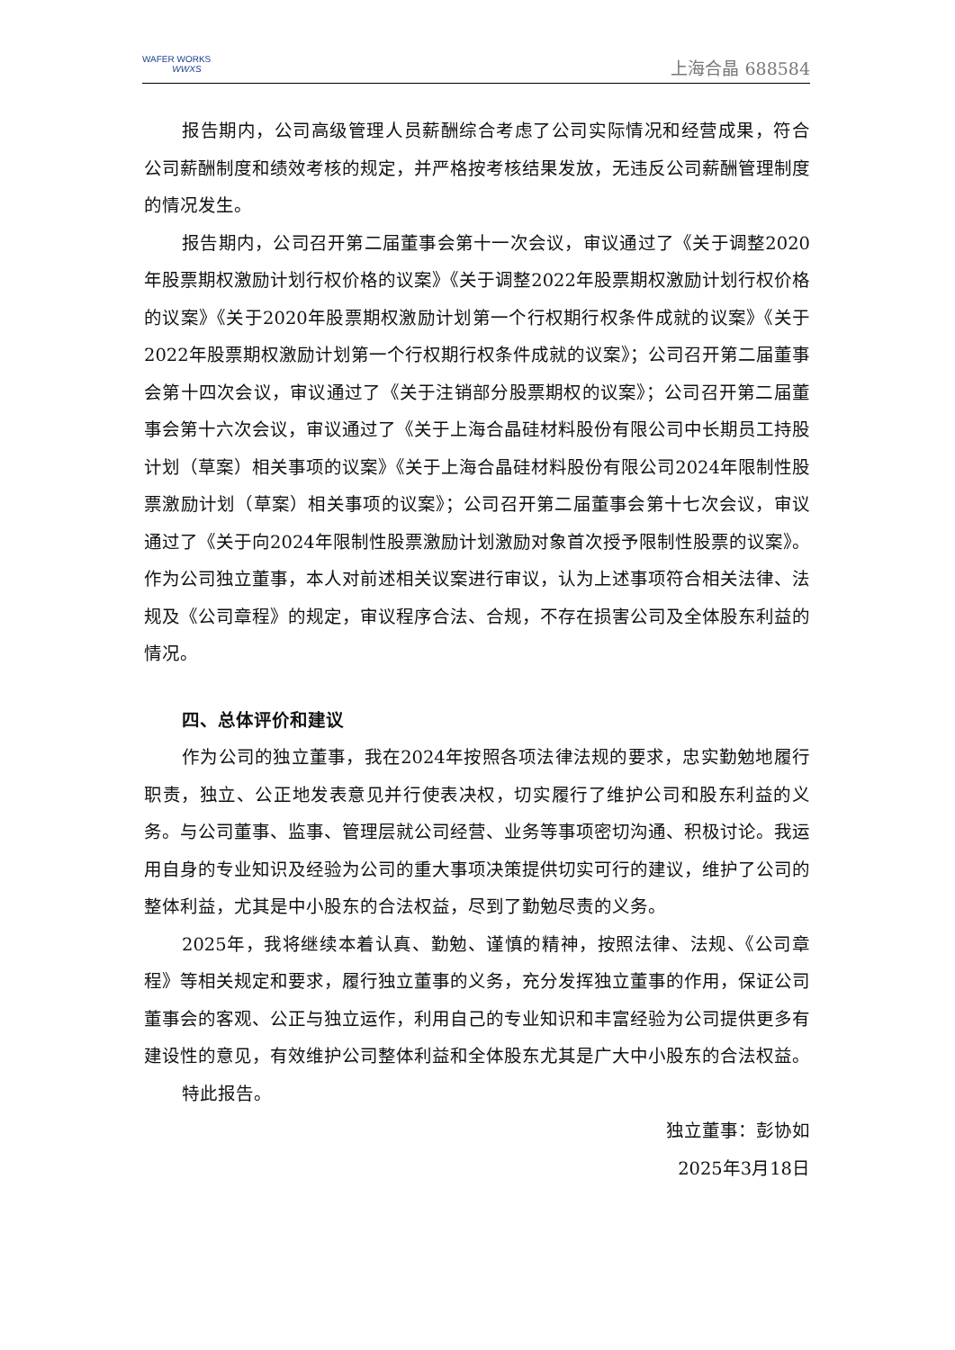WAFER WORKS
WWXS
上海合晶 688584
报告期内，公司高级管理人员薪酬综合考虑了公司实际情况和经营成果，符合公司薪酬制度和绩效考核的规定，并严格按考核结果发放，无违反公司薪酬管理制度的情况发生。
报告期内，公司召开第二届董事会第十一次会议，审议通过了《关于调整2020年股票期权激励计划行权价格的议案》《关于调整2022年股票期权激励计划行权价格的议案》《关于2020年股票期权激励计划第一个行权期行权条件成就的议案》《关于2022年股票期权激励计划第一个行权期行权条件成就的议案》；公司召开第二届董事会第十四次会议，审议通过了《关于注销部分股票期权的议案》；公司召开第二届董事会第十六次会议，审议通过了《关于上海合晶硅材料股份有限公司中长期员工持股计划（草案）相关事项的议案》《关于上海合晶硅材料股份有限公司2024年限制性股票激励计划（草案）相关事项的议案》；公司召开第二届董事会第十七次会议，审议通过了《关于向2024年限制性股票激励计划激励对象首次授予限制性股票的议案》。作为公司独立董事，本人对前述相关议案进行审议，认为上述事项符合相关法律、法规及《公司章程》的规定，审议程序合法、合规，不存在损害公司及全体股东利益的情况。
四、总体评价和建议
作为公司的独立董事，我在2024年按照各项法律法规的要求，忠实勤勉地履行职责，独立、公正地发表意见并行使表决权，切实履行了维护公司和股东利益的义务。与公司董事、监事、管理层就公司经营、业务等事项密切沟通、积极讨论。我运用自身的专业知识及经验为公司的重大事项决策提供切实可行的建议，维护了公司的整体利益，尤其是中小股东的合法权益，尽到了勤勉尽责的义务。
2025年，我将继续本着认真、勤勉、谨慎的精神，按照法律、法规、《公司章程》等相关规定和要求，履行独立董事的义务，充分发挥独立董事的作用，保证公司董事会的客观、公正与独立运作，利用自己的专业知识和丰富经验为公司提供更多有建设性的意见，有效维护公司整体利益和全体股东尤其是广大中小股东的合法权益。
特此报告。
独立董事：彭协如
2025年3月18日